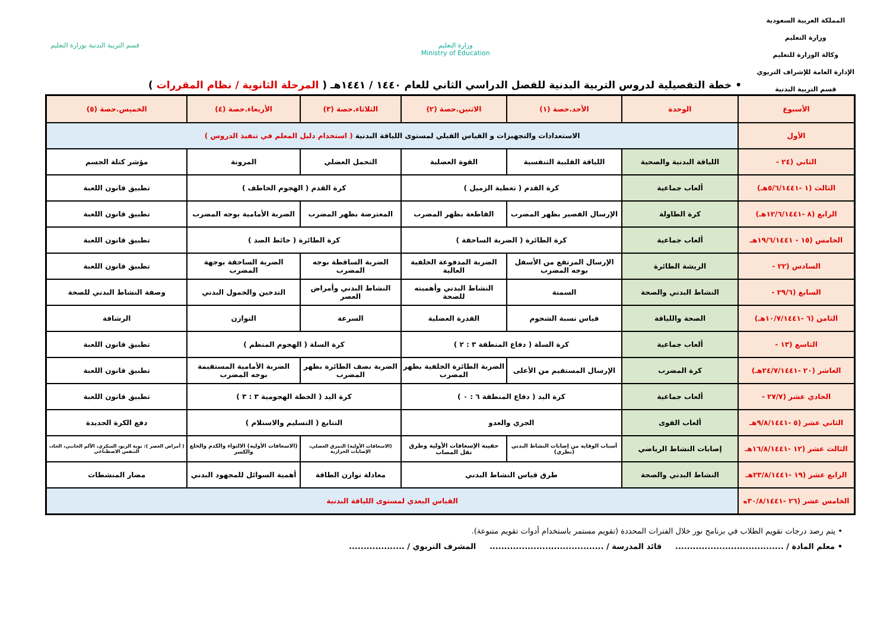المملكة العربية السعودية
وزارة التعليم
وكالة الوزارة للتعليم
الإدارة العامة للإشراف التربوي
قسم التربية البدنية
وزارة التعليم
Ministry of Education
قسم التربية البدنية بوزارة التعليم
• خطة التفصيلية لدروس التربية البدنية للفصل الدراسي الثاني للعام ١٤٤٠ / ١٤٤١هـ ( المرحلة الثانوية / نظام المقررات )
| الأسبوع | الوحدة | الأحد.حصة (١) | الاثنين.حصة (٢) | الثلاثاء.حصة (٣) | الأربعاء.حصة (٤) | الخميس.حصة (٥) |
| --- | --- | --- | --- | --- | --- | --- |
| الأول | الاستعدادات والتجهيزات و القياس القبلي لمستوى اللياقة البدنية ( استخدام دليل المعلم في تنفيذ الدروس ) | | | | | |
| الثاني (٢٤ - | اللياقة البدنية والصحية | اللياقة القلبية التنفسية | القوة العضلية | التحمل العضلي | المرونة | مؤشر كتلة الجسم |
| الثالث (١ -٥/٦/١٤٤١هـ) | ألعاب جماعية | كرة القدم ( تغطية الزميل ) | | كرة القدم ( الهجوم الخاطف ) | | تطبيق قانون اللعبة |
| الرابع (٨ -١٢/٦/١٤٤١هـ) | كرة الطاولة | الإرسال القصير بظهر المضرب | القاطعة بظهر المضرب | المعترضة بظهر المضرب | الضربة الأمامية بوجه المضرب | تطبيق قانون اللعبة |
| الخامس (١٥ - ١٩/٦/١٤٤١هـ | ألعاب جماعية | كرة الطائرة ( الضربة الساحقة ) | | كرة الطائرة ( حائط الصد ) | | تطبيق قانون اللعبة |
| السادس (٢٢ - | الريشة الطائرة | الإرسال المرتفع من الأسفل بوجه المضرب | الضربة المدفوعة الخلفية العالية | الضربة الساقطة بوجه المضرب | الضربة الساحقة بوجهة المضرب | تطبيق قانون اللعبة |
| السابع (٢٩/٦ - | النشاط البدني والصحة | السمنة | النشاط البدني وأهميته للصحة | النشاط البدني وأمراض العصر | التدخين والخمول البدني | وصفة النشاط البدني للصحة |
| الثامن (٦ -١٠/٧/١٤٤١هـ) | الصحة واللياقة | قياس نسبة الشحوم | القدرة العضلية | السرعة | التوازن | الرشاقة |
| التاسع (١٣ - | ألعاب جماعية | كرة السلة ( دفاع المنطقة ٣ : ٢ ) | | كرة السلة ( الهجوم المنظم ) | | تطبيق قانون اللعبة |
| العاشر (٢٠ -٢٤/٧/١٤٤١هـ) | كرة المضرب | الإرسال المستقيم من الأعلى | الضربة الطائرة الخلفية بظهر المضرب | الضربة نصف الطائرة بظهر المضرب | الضربة الأمامية المستقيمة بوجه المضرب | تطبيق قانون اللعبة |
| الحادي عشر (٢٧/٧ - | ألعاب جماعية | كرة اليد ( دفاع المنطقة ٦ : ٠ ) | | كرة اليد ( الخطة الهجومية ٣ : ٣ ) | | تطبيق قانون اللعبة |
| الثاني عشر (٥ -٩/٨/١٤٤١هـ | ألعاب القوى | الجري والعدو | | التتابع ( التسليم والاستلام ) | | دفع الكرة الحديدة |
| الثالث عشر (١٢ -١٦/٨/١٤٤١هـ | إصابات النشاط الرياضي | أسباب الوقاية من إصابات النشاط البدني (نظري) | حقيبة الإسعافات الأولية وطرق نقل المصاب | (الاسعافات الأولية) التمزق العضلي، الإصابات الحرارية | (الاسعافات الأولية) الالتواء والكدم والخلع والكسر | ( أمراض العصر ): نوبة الربو، السكري، الألم الجانبي، الحاد، التنفس الاصطناعي |
| الرابع عشر (١٩ -٢٣/٨/١٤٤١هـ | النشاط البدني والصحة | طرق قياس النشاط البدني | | معادلة توازن الطاقة | أهمية السوائل للمجهود البدني | مضار المنشطات |
| الخامس عشر (٢٦ -٣٠/٨/١٤٤١ه | القياس البعدي لمستوى اللياقة البدنية | | | | | |
• يتم رصد درجات تقويم الطلاب في برنامج نور خلال الفترات المحددة (تقويم مستمر باستخدام أدوات تقويم متنوعة).
• معلم المادة / ..................................... قائد المدرسة / ....................................... المشرف التربوي / ...................